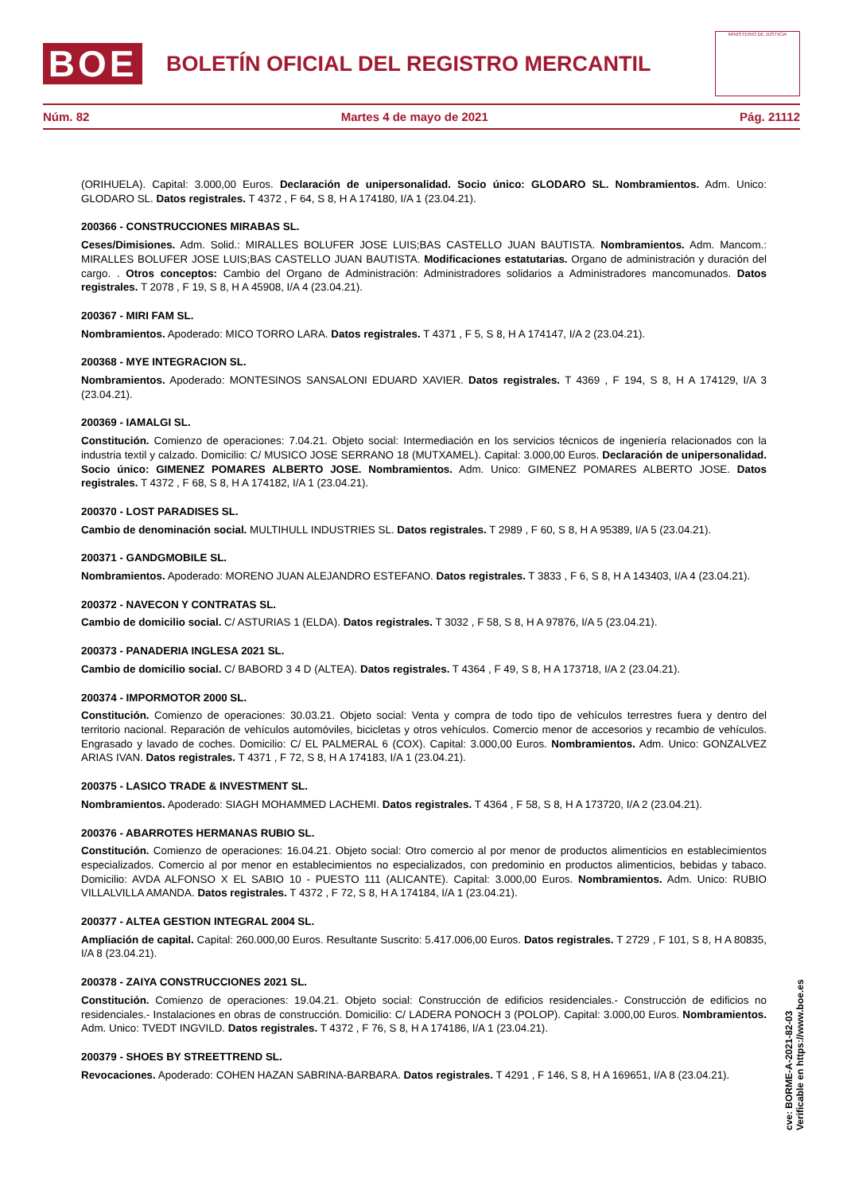BOE
BOLETÍN OFICIAL DEL REGISTRO MERCANTIL
MINISTERIO DE JUSTICIA
Núm. 82 Martes 4 de mayo de 2021 Pág. 21112
(ORIHUELA). Capital: 3.000,00 Euros. Declaración de unipersonalidad. Socio único: GLODARO SL. Nombramientos. Adm. Unico: GLODARO SL. Datos registrales. T 4372 , F 64, S 8, H A 174180, I/A 1 (23.04.21).
200366 - CONSTRUCCIONES MIRABAS SL.
Ceses/Dimisiones. Adm. Solid.: MIRALLES BOLUFER JOSE LUIS;BAS CASTELLO JUAN BAUTISTA. Nombramientos. Adm. Mancom.: MIRALLES BOLUFER JOSE LUIS;BAS CASTELLO JUAN BAUTISTA. Modificaciones estatutarias. Organo de administración y duración del cargo. . Otros conceptos: Cambio del Organo de Administración: Administradores solidarios a Administradores mancomunados. Datos registrales. T 2078 , F 19, S 8, H A 45908, I/A 4 (23.04.21).
200367 - MIRI FAM SL.
Nombramientos. Apoderado: MICO TORRO LARA. Datos registrales. T 4371 , F 5, S 8, H A 174147, I/A 2 (23.04.21).
200368 - MYE INTEGRACION SL.
Nombramientos. Apoderado: MONTESINOS SANSALONI EDUARD XAVIER. Datos registrales. T 4369 , F 194, S 8, H A 174129, I/A 3 (23.04.21).
200369 - IAMALGI SL.
Constitución. Comienzo de operaciones: 7.04.21. Objeto social: Intermediación en los servicios técnicos de ingeniería relacionados con la industria textil y calzado. Domicilio: C/ MUSICO JOSE SERRANO 18 (MUTXAMEL). Capital: 3.000,00 Euros. Declaración de unipersonalidad. Socio único: GIMENEZ POMARES ALBERTO JOSE. Nombramientos. Adm. Unico: GIMENEZ POMARES ALBERTO JOSE. Datos registrales. T 4372 , F 68, S 8, H A 174182, I/A 1 (23.04.21).
200370 - LOST PARADISES SL.
Cambio de denominación social. MULTIHULL INDUSTRIES SL. Datos registrales. T 2989 , F 60, S 8, H A 95389, I/A 5 (23.04.21).
200371 - GANDGMOBILE SL.
Nombramientos. Apoderado: MORENO JUAN ALEJANDRO ESTEFANO. Datos registrales. T 3833 , F 6, S 8, H A 143403, I/A 4 (23.04.21).
200372 - NAVECON Y CONTRATAS SL.
Cambio de domicilio social. C/ ASTURIAS 1 (ELDA). Datos registrales. T 3032 , F 58, S 8, H A 97876, I/A 5 (23.04.21).
200373 - PANADERIA INGLESA 2021 SL.
Cambio de domicilio social. C/ BABORD 3 4 D (ALTEA). Datos registrales. T 4364 , F 49, S 8, H A 173718, I/A 2 (23.04.21).
200374 - IMPORMOTOR 2000 SL.
Constitución. Comienzo de operaciones: 30.03.21. Objeto social: Venta y compra de todo tipo de vehículos terrestres fuera y dentro del territorio nacional. Reparación de vehículos automóviles, bicicletas y otros vehículos. Comercio menor de accesorios y recambio de vehículos. Engrasado y lavado de coches. Domicilio: C/ EL PALMERAL 6 (COX). Capital: 3.000,00 Euros. Nombramientos. Adm. Unico: GONZALVEZ ARIAS IVAN. Datos registrales. T 4371 , F 72, S 8, H A 174183, I/A 1 (23.04.21).
200375 - LASICO TRADE & INVESTMENT SL.
Nombramientos. Apoderado: SIAGH MOHAMMED LACHEMI. Datos registrales. T 4364 , F 58, S 8, H A 173720, I/A 2 (23.04.21).
200376 - ABARROTES HERMANAS RUBIO SL.
Constitución. Comienzo de operaciones: 16.04.21. Objeto social: Otro comercio al por menor de productos alimenticios en establecimientos especializados. Comercio al por menor en establecimientos no especializados, con predominio en productos alimenticios, bebidas y tabaco. Domicilio: AVDA ALFONSO X EL SABIO 10 - PUESTO 111 (ALICANTE). Capital: 3.000,00 Euros. Nombramientos. Adm. Unico: RUBIO VILLALVILLA AMANDA. Datos registrales. T 4372 , F 72, S 8, H A 174184, I/A 1 (23.04.21).
200377 - ALTEA GESTION INTEGRAL 2004 SL.
Ampliación de capital. Capital: 260.000,00 Euros. Resultante Suscrito: 5.417.006,00 Euros. Datos registrales. T 2729 , F 101, S 8, H A 80835, I/A 8 (23.04.21).
200378 - ZAIYA CONSTRUCCIONES 2021 SL.
Constitución. Comienzo de operaciones: 19.04.21. Objeto social: Construcción de edificios residenciales.- Construcción de edificios no residenciales.- Instalaciones en obras de construcción. Domicilio: C/ LADERA PONOCH 3 (POLOP). Capital: 3.000,00 Euros. Nombramientos. Adm. Unico: TVEDT INGVILD. Datos registrales. T 4372 , F 76, S 8, H A 174186, I/A 1 (23.04.21).
200379 - SHOES BY STREETTREND SL.
Revocaciones. Apoderado: COHEN HAZAN SABRINA-BARBARA. Datos registrales. T 4291 , F 146, S 8, H A 169651, I/A 8 (23.04.21).
cve: BORME-A-2021-82-03
Verificable en https://www.boe.es